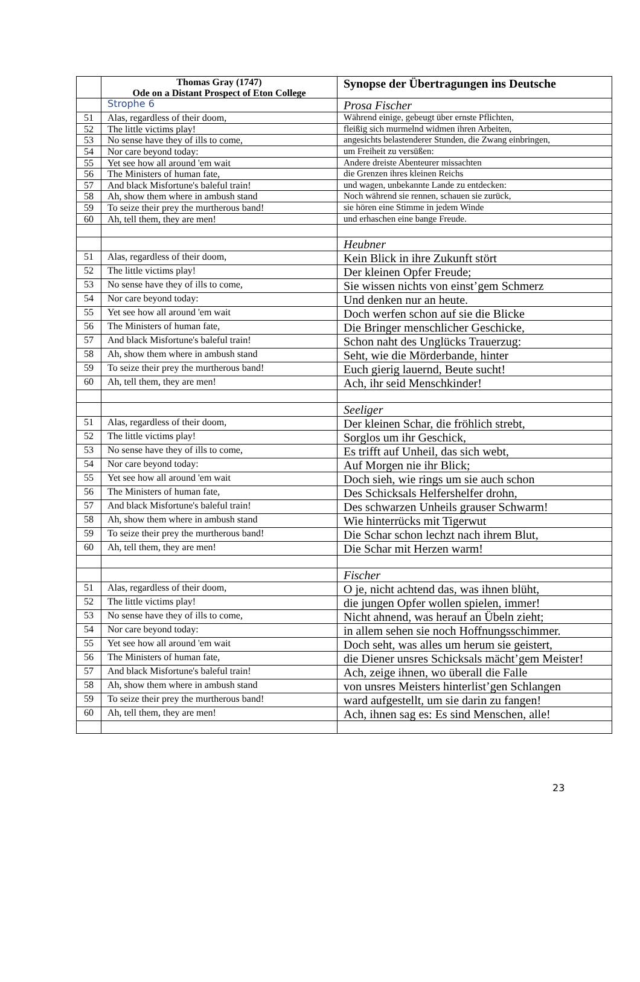| | Thomas Gray (1747) Ode on a Distant Prospect of Eton College | Synopse der Übertragungen ins Deutsche |
| --- | --- | --- |
| | Strophe 6 | Prosa Fischer |
| 51 | Alas, regardless of their doom, | Während einige, gebeugt über ernste Pflichten, |
| 52 | The little victims play! | fleißig sich murmelnd widmen ihren Arbeiten, |
| 53 | No sense have they of ills to come, | angesichts belastenderer Stunden, die Zwang einbringen, |
| 54 | Nor care beyond today: | um Freiheit zu versüßen: |
| 55 | Yet see how all around 'em wait | Andere dreiste Abenteurer missachten |
| 56 | The Ministers of human fate, | die Grenzen ihres kleinen Reichs |
| 57 | And black Misfortune's baleful train! | und wagen, unbekannte Lande zu entdecken: |
| 58 | Ah, show them where in ambush stand | Noch während sie rennen, schauen sie zurück, |
| 59 | To seize their prey the murtherous band! | sie hören eine Stimme in jedem Winde |
| 60 | Ah, tell them, they are men! | und erhaschen eine bange Freude. |
| | | Heubner |
| 51 | Alas, regardless of their doom, | Kein Blick in ihre Zukunft stört |
| 52 | The little victims play! | Der kleinen Opfer Freude; |
| 53 | No sense have they of ills to come, | Sie wissen nichts von einst’gem Schmerz |
| 54 | Nor care beyond today: | Und denken nur an heute. |
| 55 | Yet see how all around 'em wait | Doch werfen schon auf sie die Blicke |
| 56 | The Ministers of human fate, | Die Bringer menschlicher Geschicke, |
| 57 | And black Misfortune's baleful train! | Schon naht des Unglücks Trauerzug: |
| 58 | Ah, show them where in ambush stand | Seht, wie die Mörderbande, hinter |
| 59 | To seize their prey the murtherous band! | Euch gierig lauernd, Beute sucht! |
| 60 | Ah, tell them, they are men! | Ach, ihr seid Menschkinder! |
| | | Seeliger |
| 51 | Alas, regardless of their doom, | Der kleinen Schar, die fröhlich strebt, |
| 52 | The little victims play! | Sorglos um ihr Geschick, |
| 53 | No sense have they of ills to come, | Es trifft auf Unheil, das sich webt, |
| 54 | Nor care beyond today: | Auf Morgen nie ihr Blick; |
| 55 | Yet see how all around 'em wait | Doch sieh, wie rings um sie auch schon |
| 56 | The Ministers of human fate, | Des Schicksals Helfershelfer drohn, |
| 57 | And black Misfortune's baleful train! | Des schwarzen Unheils grauser Schwarm! |
| 58 | Ah, show them where in ambush stand | Wie hinterrücks mit Tigerwut |
| 59 | To seize their prey the murtherous band! | Die Schar schon lechzt nach ihrem Blut, |
| 60 | Ah, tell them, they are men! | Die Schar mit Herzen warm! |
| | | Fischer |
| 51 | Alas, regardless of their doom, | O je, nicht achtend das, was ihnen blüht, |
| 52 | The little victims play! | die jungen Opfer wollen spielen, immer! |
| 53 | No sense have they of ills to come, | Nicht ahnend, was herauf an Übeln zieht; |
| 54 | Nor care beyond today: | in allem sehen sie noch Hoffnungsschimmer. |
| 55 | Yet see how all around 'em wait | Doch seht, was alles um herum sie geistert, |
| 56 | The Ministers of human fate, | die Diener unsres Schicksals mächt’gem Meister! |
| 57 | And black Misfortune's baleful train! | Ach, zeige ihnen, wo überall die Falle |
| 58 | Ah, show them where in ambush stand | von unsres Meisters hinterlist’gen Schlangen |
| 59 | To seize their prey the murtherous band! | ward aufgestellt, um sie darin zu fangen! |
| 60 | Ah, tell them, they are men! | Ach, ihnen sag es: Es sind Menschen, alle! |
23